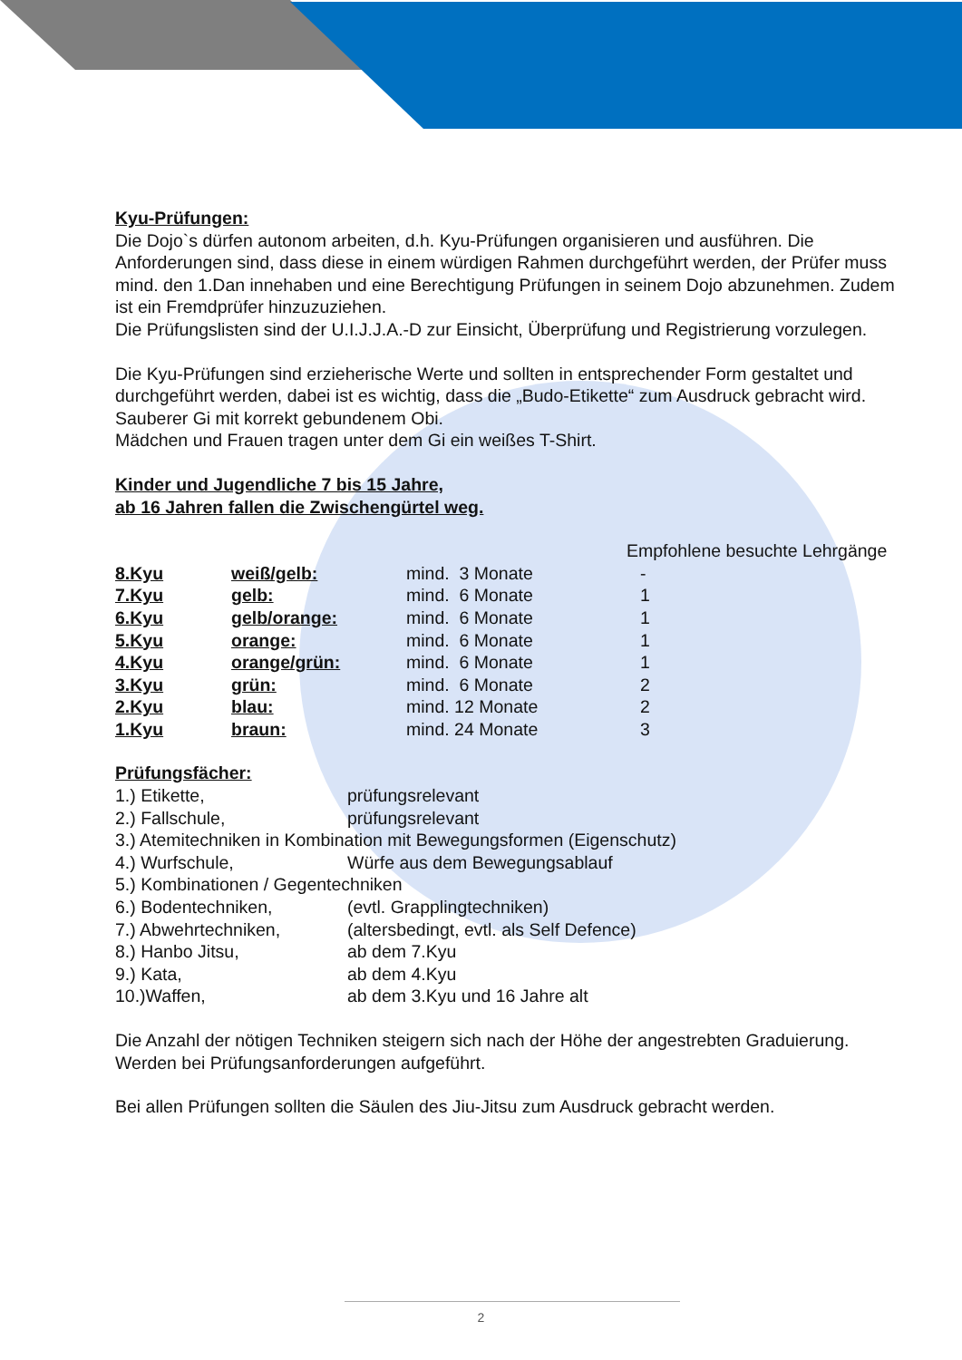Kyu-Prüfungen:
Die Dojo`s dürfen autonom arbeiten, d.h. Kyu-Prüfungen organisieren und ausführen. Die Anforderungen sind, dass diese in einem würdigen Rahmen durchgeführt werden, der Prüfer muss mind. den 1.Dan innehaben und eine Berechtigung Prüfungen in seinem Dojo abzunehmen. Zudem ist ein Fremdprüfer hinzuzuziehen.
Die Prüfungslisten sind der U.I.J.J.A.-D zur Einsicht, Überprüfung und Registrierung vorzulegen.
Die Kyu-Prüfungen sind erzieherische Werte und sollten in entsprechender Form gestaltet und durchgeführt werden, dabei ist es wichtig, dass die „Budo-Etikette“ zum Ausdruck gebracht wird.
Sauberer Gi mit korrekt gebundenem Obi.
Mädchen und Frauen tragen unter dem Gi ein weißes T-Shirt.
Kinder und Jugendliche 7 bis 15 Jahre,
ab 16 Jahren fallen die Zwischengürtel weg.
| | | | Empfohlene besuchte Lehrgänge |
| 8.Kyu | weiß/gelb: | mind. 3 Monate | - |
| 7.Kyu | gelb: | mind. 6 Monate | 1 |
| 6.Kyu | gelb/orange: | mind. 6 Monate | 1 |
| 5.Kyu | orange: | mind. 6 Monate | 1 |
| 4.Kyu | orange/grün: | mind. 6 Monate | 1 |
| 3.Kyu | grün: | mind. 6 Monate | 2 |
| 2.Kyu | blau: | mind. 12 Monate | 2 |
| 1.Kyu | braun: | mind. 24 Monate | 3 |
Prüfungsfächer:
| 1.) Etikette, | prüfungsrelevant |
| 2.) Fallschule, | prüfungsrelevant |
| 3.) Atemitechniken in Kombination mit Bewegungsformen (Eigenschutz) | |
| 4.) Wurfschule, | Würfe aus dem Bewegungsablauf |
| 5.) Kombinationen / Gegentechniken | |
| 6.) Bodentechniken, | (evtl. Grapplingtechniken) |
| 7.) Abwehrtechniken, | (altersbedingt, evtl. als Self Defence) |
| 8.) Hanbo Jitsu, | ab dem 7.Kyu |
| 9.) Kata, | ab dem 4.Kyu |
| 10.)Waffen, | ab dem 3.Kyu und 16 Jahre alt |
Die Anzahl der nötigen Techniken steigern sich nach der Höhe der angestrebten Graduierung. Werden bei Prüfungsanforderungen aufgeführt.
Bei allen Prüfungen sollten die Säulen des Jiu-Jitsu zum Ausdruck gebracht werden.
2